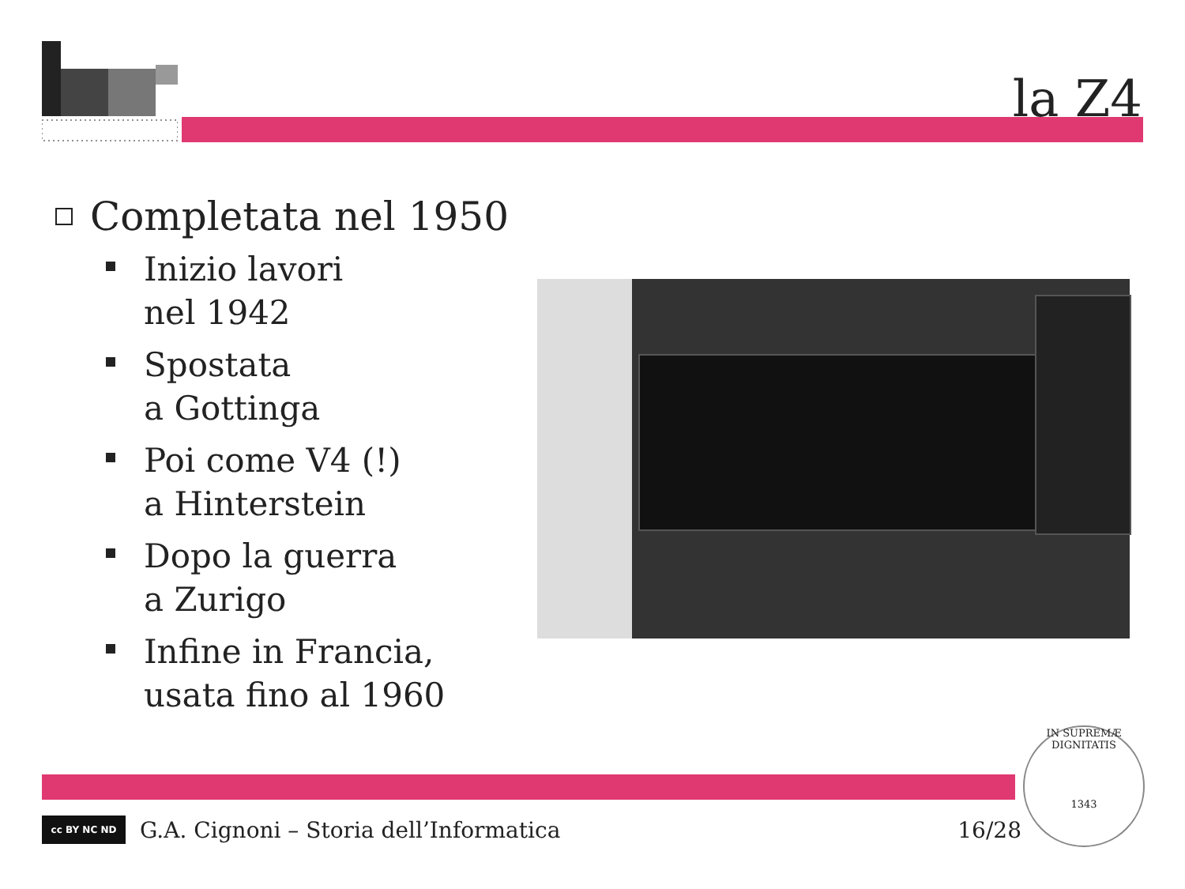la Z4
Completata nel 1950
Inizio lavori
nel 1942
Spostata
a Gottinga
Poi come V4 (!)
a Hinterstein
Dopo la guerra
a Zurigo
Infine in Francia,
usata fino al 1960
cc BY NC ND
G.A. Cignoni – Storia dell’Informatica 16/28
IN SUPREMÆ DIGNITATIS
1343